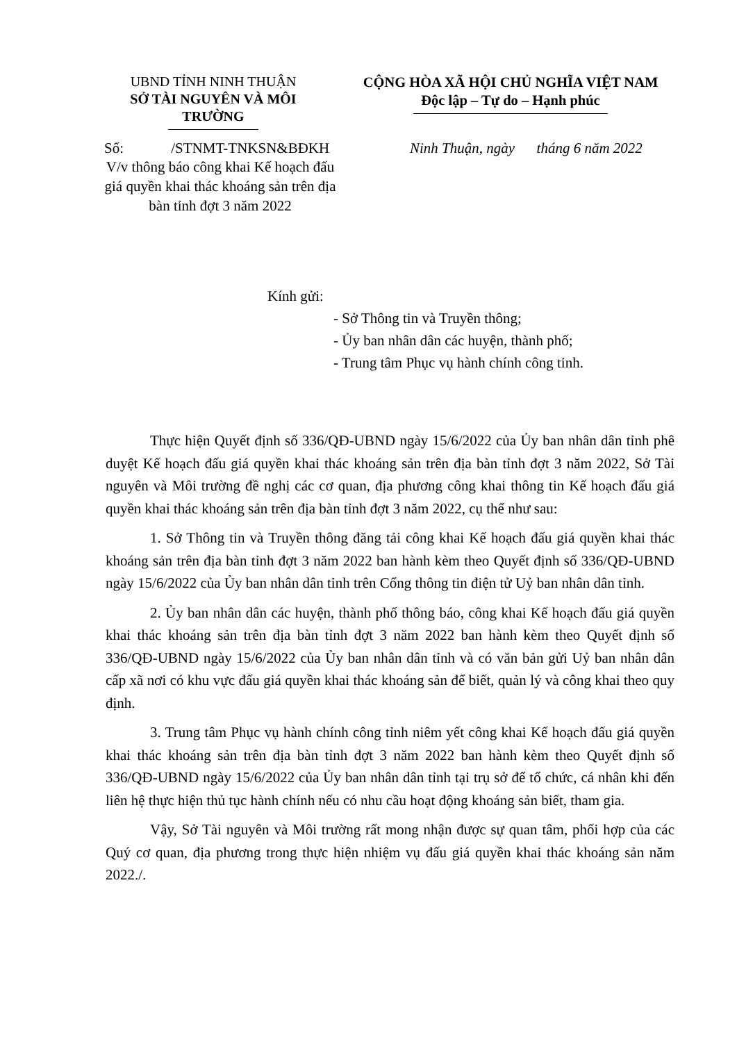UBND TỈNH NINH THUẬN
SỞ TÀI NGUYÊN VÀ MÔI TRƯỜNG
CỘNG HÒA XÃ HỘI CHỦ NGHĨA VIỆT NAM
Độc lập – Tự do – Hạnh phúc
Số: /STNMT-TNKSN&BĐKH
Ninh Thuận, ngày tháng 6 năm 2022
V/v thông báo công khai Kế hoạch đấu giá quyền khai thác khoáng sản trên địa bàn tỉnh đợt 3 năm 2022
Kính gửi:
- Sở Thông tin và Truyền thông;
- Ủy ban nhân dân các huyện, thành phố;
- Trung tâm Phục vụ hành chính công tỉnh.
Thực hiện Quyết định số 336/QĐ-UBND ngày 15/6/2022 của Ủy ban nhân dân tỉnh phê duyệt Kế hoạch đấu giá quyền khai thác khoáng sản trên địa bàn tỉnh đợt 3 năm 2022, Sở Tài nguyên và Môi trường đề nghị các cơ quan, địa phương công khai thông tin Kế hoạch đấu giá quyền khai thác khoáng sản trên địa bàn tỉnh đợt 3 năm 2022, cụ thể như sau:
1. Sở Thông tin và Truyền thông đăng tải công khai Kế hoạch đấu giá quyền khai thác khoáng sản trên địa bàn tỉnh đợt 3 năm 2022 ban hành kèm theo Quyết định số 336/QĐ-UBND ngày 15/6/2022 của Ủy ban nhân dân tỉnh trên Cổng thông tin điện tử Uỷ ban nhân dân tỉnh.
2. Ủy ban nhân dân các huyện, thành phố thông báo, công khai Kế hoạch đấu giá quyền khai thác khoáng sản trên địa bàn tỉnh đợt 3 năm 2022 ban hành kèm theo Quyết định số 336/QĐ-UBND ngày 15/6/2022 của Ủy ban nhân dân tỉnh và có văn bản gửi Uỷ ban nhân dân cấp xã nơi có khu vực đấu giá quyền khai thác khoáng sản để biết, quản lý và công khai theo quy định.
3. Trung tâm Phục vụ hành chính công tỉnh niêm yết công khai Kế hoạch đấu giá quyền khai thác khoáng sản trên địa bàn tỉnh đợt 3 năm 2022 ban hành kèm theo Quyết định số 336/QĐ-UBND ngày 15/6/2022 của Ủy ban nhân dân tỉnh tại trụ sở để tổ chức, cá nhân khi đến liên hệ thực hiện thủ tục hành chính nếu có nhu cầu hoạt động khoáng sản biết, tham gia.
Vậy, Sở Tài nguyên và Môi trường rất mong nhận được sự quan tâm, phối hợp của các Quý cơ quan, địa phương trong thực hiện nhiệm vụ đấu giá quyền khai thác khoáng sản năm 2022./.